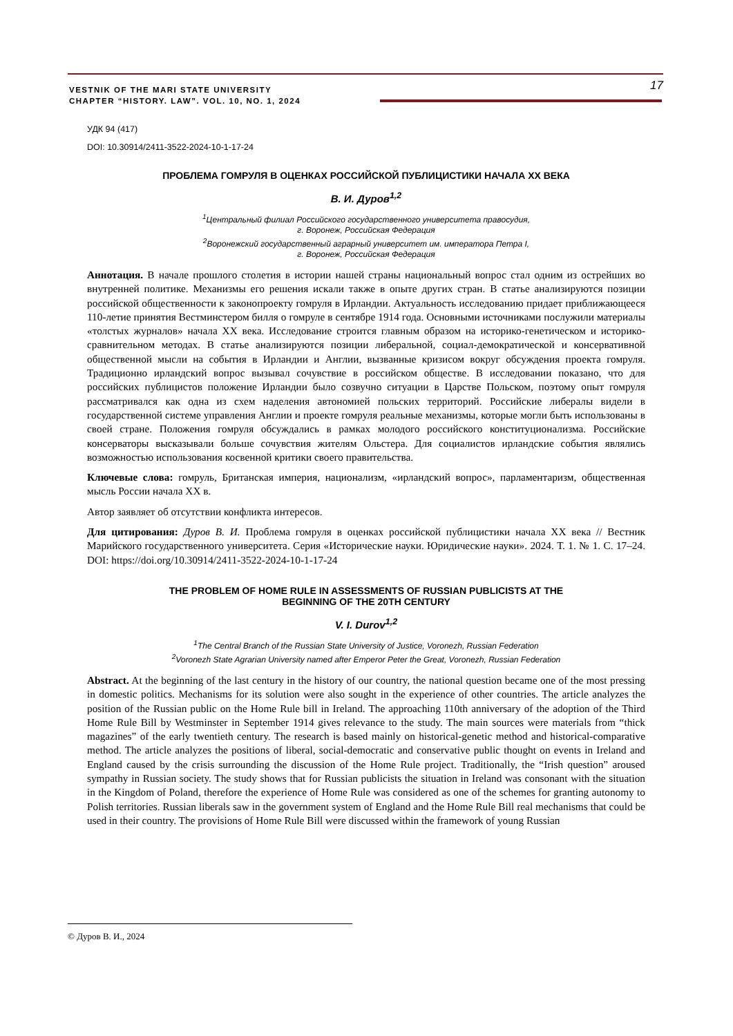VESTNIK OF THE MARI STATE UNIVERSITY
CHAPTER “HISTORY. LAW”. VOL. 10, NO. 1, 2024
17
УДК 94 (417)
DOI: 10.30914/2411-3522-2024-10-1-17-24
ПРОБЛЕМА ГОМРУЛЯ В ОЦЕНКАХ РОССИЙСКОЙ ПУБЛИЦИСТИКИ НАЧАЛА XX ВЕКА
В. И. Дуров<sup>1,2</sup>
<sup>1</sup> Центральный филиал Российского государственного университета правосудия,
г. Воронеж, Российская Федерация
<sup>2</sup> Воронежский государственный аграрный университет им. императора Петра I,
г. Воронеж, Российская Федерация
Аннотация. В начале прошлого столетия в истории нашей страны национальный вопрос стал одним из острейших во внутренней политике. Механизмы его решения искали также в опыте других стран. В статье анализируются позиции российской общественности к законопроекту гомруля в Ирландии. Актуальность исследованию придает приближающееся 110-летие принятия Вестминстером билля о гомруле в сентябре 1914 года. Основными источниками послужили материалы «толстых журналов» начала XX века. Исследование строится главным образом на историко-генетическом и историко-сравнительном методах. В статье анализируются позиции либеральной, социал-демократической и консервативной общественной мысли на события в Ирландии и Англии, вызванные кризисом вокруг обсуждения проекта гомруля. Традиционно ирландский вопрос вызывал сочувствие в российском обществе. В исследовании показано, что для российских публицистов положение Ирландии было созвучно ситуации в Царстве Польском, поэтому опыт гомруля рассматривался как одна из схем наделения автономией польских территорий. Российские либералы видели в государственной системе управления Англии и проекте гомруля реальные механизмы, которые могли быть использованы в своей стране. Положения гомруля обсуждались в рамках молодого российского конституционализма. Российские консерваторы высказывали больше сочувствия жителям Ольстера. Для социалистов ирландские события являлись возможностью использования косвенной критики своего правительства.
Ключевые слова: гомруль, Британская империя, национализм, «ирландский вопрос», парламентаризм, общественная мысль России начала XX в.
Автор заявляет об отсутствии конфликта интересов.
Для цитирования: Дуров В. И. Проблема гомруля в оценках российской публицистики начала XX века // Вестник Марийского государственного университета. Серия «Исторические науки. Юридические науки». 2024. Т. 1. № 1. С. 17–24. DOI: https://doi.org/10.30914/2411-3522-2024-10-1-17-24
THE PROBLEM OF HOME RULE IN ASSESSMENTS OF RUSSIAN PUBLICISTS AT THE
BEGINNING OF THE 20TH CENTURY
V. I. Durov<sup>1,2</sup>
<sup>1</sup> The Central Branch of the Russian State University of Justice, Voronezh, Russian Federation
<sup>2</sup> Voronezh State Agrarian University named after Emperor Peter the Great, Voronezh, Russian Federation
Abstract. At the beginning of the last century in the history of our country, the national question became one of the most pressing in domestic politics. Mechanisms for its solution were also sought in the experience of other countries. The article analyzes the position of the Russian public on the Home Rule bill in Ireland. The approaching 110th anniversary of the adoption of the Third Home Rule Bill by Westminster in September 1914 gives relevance to the study. The main sources were materials from “thick magazines” of the early twentieth century. The research is based mainly on historical-genetic method and historical-comparative method. The article analyzes the positions of liberal, social-democratic and conservative public thought on events in Ireland and England caused by the crisis surrounding the discussion of the Home Rule project. Traditionally, the “Irish question” aroused sympathy in Russian society. The study shows that for Russian publicists the situation in Ireland was consonant with the situation in the Kingdom of Poland, therefore the experience of Home Rule was considered as one of the schemes for granting autonomy to Polish territories. Russian liberals saw in the government system of England and the Home Rule Bill real mechanisms that could be used in their country. The provisions of Home Rule Bill were discussed within the framework of young Russian
© Дуров В. И., 2024